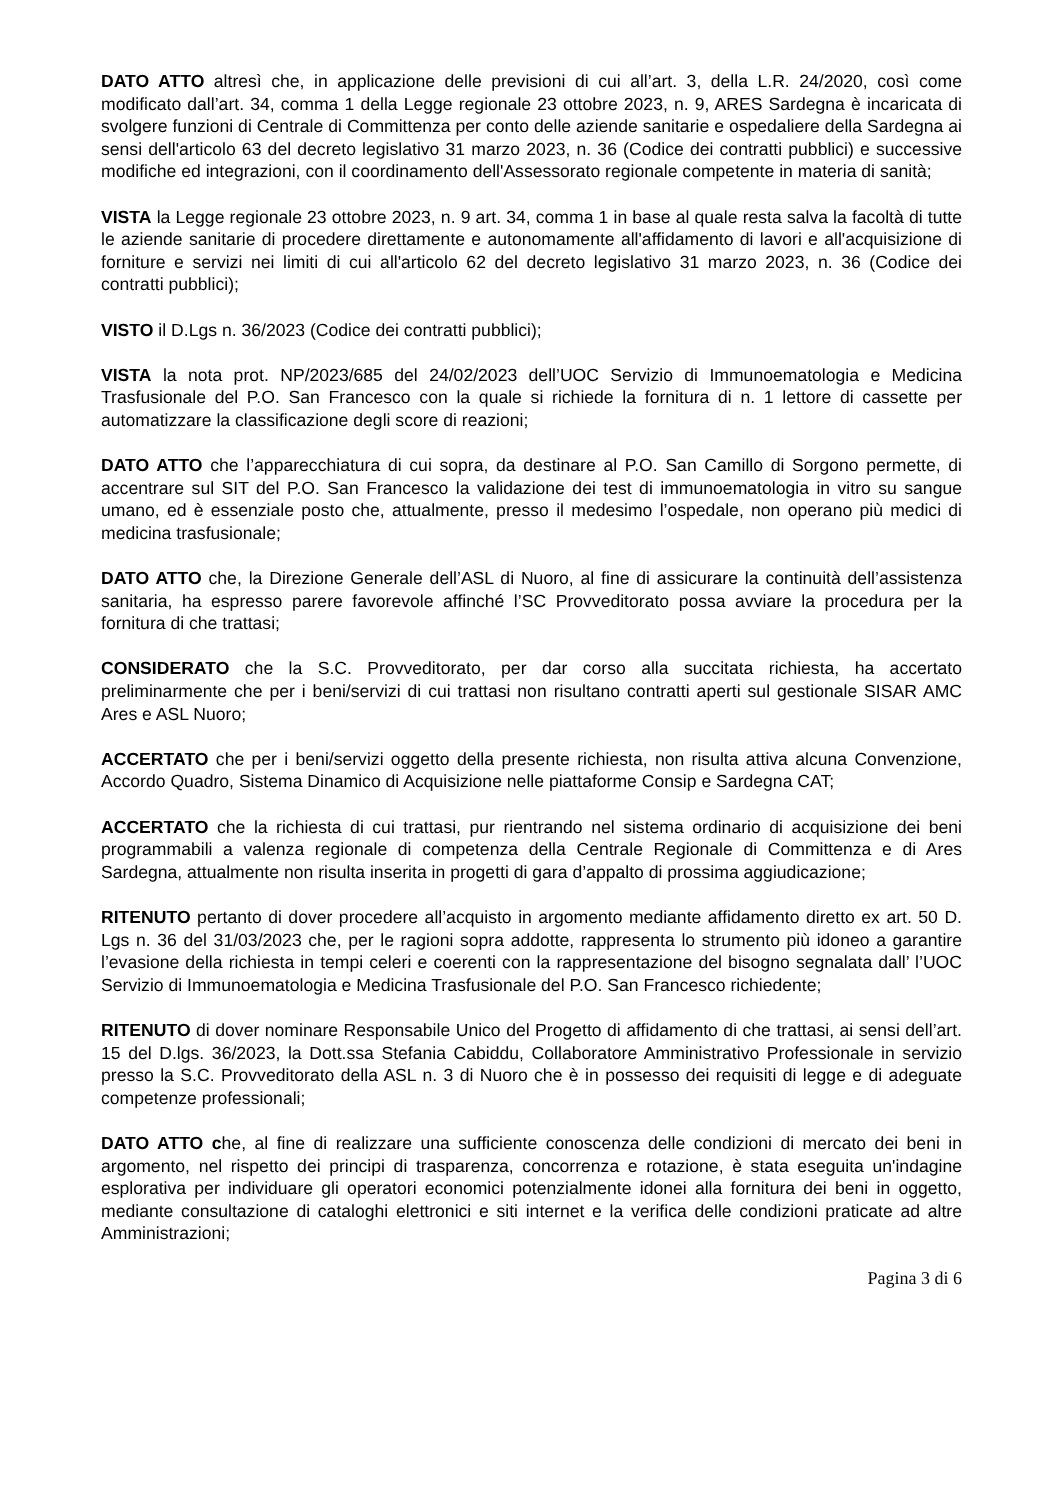DATO ATTO altresì che, in applicazione delle previsioni di cui all’art. 3, della L.R. 24/2020, così come modificato dall’art. 34, comma 1 della Legge regionale 23 ottobre 2023, n. 9, ARES Sardegna è incaricata di svolgere funzioni di Centrale di Committenza per conto delle aziende sanitarie e ospedaliere della Sardegna ai sensi dell'articolo 63 del decreto legislativo 31 marzo 2023, n. 36 (Codice dei contratti pubblici) e successive modifiche ed integrazioni, con il coordinamento dell'Assessorato regionale competente in materia di sanità;
VISTA la Legge regionale 23 ottobre 2023, n. 9 art. 34, comma 1 in base al quale resta salva la facoltà di tutte le aziende sanitarie di procedere direttamente e autonomamente all'affidamento di lavori e all'acquisizione di forniture e servizi nei limiti di cui all'articolo 62 del decreto legislativo 31 marzo 2023, n. 36 (Codice dei contratti pubblici);
VISTO il D.Lgs n. 36/2023 (Codice dei contratti pubblici);
VISTA la nota prot. NP/2023/685 del 24/02/2023 dell’UOC Servizio di Immunoematologia e Medicina Trasfusionale del P.O. San Francesco con la quale si richiede la fornitura di n. 1 lettore di cassette per automatizzare la classificazione degli score di reazioni;
DATO ATTO che l’apparecchiatura di cui sopra, da destinare al P.O. San Camillo di Sorgono permette, di accentrare sul SIT del P.O. San Francesco la validazione dei test di immunoematologia in vitro su sangue umano, ed è essenziale posto che, attualmente, presso il medesimo l’ospedale, non operano più medici di medicina trasfusionale;
DATO ATTO che, la Direzione Generale dell’ASL di Nuoro, al fine di assicurare la continuità dell’assistenza sanitaria, ha espresso parere favorevole affinché l’SC Provveditorato possa avviare la procedura per la fornitura di che trattasi;
CONSIDERATO che la S.C. Provveditorato, per dar corso alla succitata richiesta, ha accertato preliminarmente che per i beni/servizi di cui trattasi non risultano contratti aperti sul gestionale SISAR AMC Ares e ASL Nuoro;
ACCERTATO che per i beni/servizi oggetto della presente richiesta, non risulta attiva alcuna Convenzione, Accordo Quadro, Sistema Dinamico di Acquisizione nelle piattaforme Consip e Sardegna CAT;
ACCERTATO che la richiesta di cui trattasi, pur rientrando nel sistema ordinario di acquisizione dei beni programmabili a valenza regionale di competenza della Centrale Regionale di Committenza e di Ares Sardegna, attualmente non risulta inserita in progetti di gara d’appalto di prossima aggiudicazione;
RITENUTO pertanto di dover procedere all’acquisto in argomento mediante affidamento diretto ex art. 50 D. Lgs n. 36 del 31/03/2023 che, per le ragioni sopra addotte, rappresenta lo strumento più idoneo a garantire l’evasione della richiesta in tempi celeri e coerenti con la rappresentazione del bisogno segnalata dall’ l’UOC Servizio di Immunoematologia e Medicina Trasfusionale del P.O. San Francesco richiedente;
RITENUTO di dover nominare Responsabile Unico del Progetto di affidamento di che trattasi, ai sensi dell’art. 15 del D.lgs. 36/2023, la Dott.ssa Stefania Cabiddu, Collaboratore Amministrativo Professionale in servizio presso la S.C. Provveditorato della ASL n. 3 di Nuoro che è in possesso dei requisiti di legge e di adeguate competenze professionali;
DATO ATTO che, al fine di realizzare una sufficiente conoscenza delle condizioni di mercato dei beni in argomento, nel rispetto dei principi di trasparenza, concorrenza e rotazione, è stata eseguita un'indagine esplorativa per individuare gli operatori economici potenzialmente idonei alla fornitura dei beni in oggetto, mediante consultazione di cataloghi elettronici e siti internet e la verifica delle condizioni praticate ad altre Amministrazioni;
Pagina 3 di 6